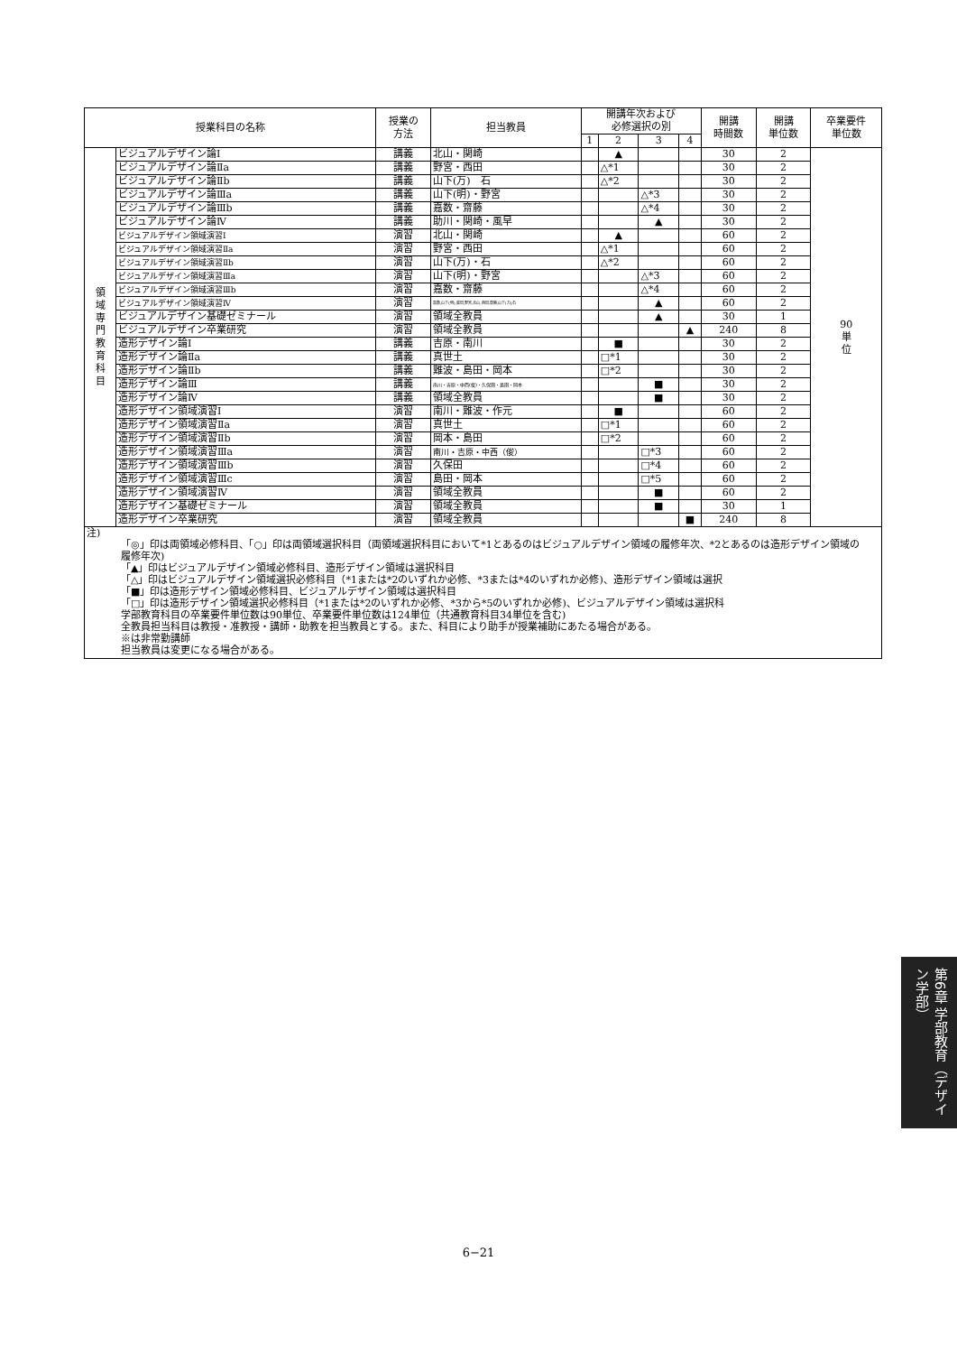| 授業科目の名称 | | 授業の 方法 | 担当教員 | 開講年次および 必修選択の別 | | | | 開講 時間数 | 開講 単位数 | 卒業要件 単位数 |
| --- | --- | --- | --- | --- | --- | --- | --- | --- | --- | --- |
| | | | | 1 | 2 | 3 | 4 | | | |
| 領 域 専 門 教 育 科 目 | ビジュアルデザイン論Ⅰ | 講義 | 北山・関崎 | | ▲ | | | 30 | 2 | 90 単 位 |
| | ビジュアルデザイン論Ⅱa | 講義 | 野宮・西田 | | △*1 | | | 30 | 2 | |
| | ビジュアルデザイン論Ⅱb | 講義 | 山下(万) 石 | | △*2 | | | 30 | 2 | |
| | ビジュアルデザイン論Ⅲa | 講義 | 山下(明)・野宮 | | | △*3 | | 30 | 2 | |
| | ビジュアルデザイン論Ⅲb | 講義 | 嘉数・齋藤 | | | △*4 | | 30 | 2 | |
| | ビジュアルデザイン論Ⅳ | 講義 | 助川・関崎・風早 | | | ▲ | | 30 | 2 | |
| | ビジュアルデザイン領域演習Ⅰ | 演習 | 北山・関崎 | | ▲ | | | 60 | 2 | |
| | ビジュアルデザイン領域演習Ⅱa | 演習 | 野宮・西田 | | △*1 | | | 60 | 2 | |
| | ビジュアルデザイン領域演習Ⅱb | 演習 | 山下(万)・石 | | △*2 | | | 60 | 2 | |
| | ビジュアルデザイン領域演習Ⅲa | 演習 | 山下(明)・野宮 | | | △*3 | | 60 | 2 | |
| | ビジュアルデザイン領域演習Ⅲb | 演習 | 嘉数・齋藤 | | | △*4 | | 60 | 2 | |
| | ビジュアルデザイン領域演習Ⅳ | 演習 | 嘉数,山下(明),柴田,野宮,北山,西田,齋藤,山下(万),石 | | | ▲ | | 60 | 2 | |
| | ビジュアルデザイン基礎ゼミナール | 演習 | 領域全教員 | | | ▲ | | 30 | 1 | |
| | ビジュアルデザイン卒業研究 | 演習 | 領域全教員 | | | | ▲ | 240 | 8 | |
| | 造形デザイン論Ⅰ | 講義 | 吉原・南川 | | ■ | | | 30 | 2 | |
| | 造形デザイン論Ⅱa | 講義 | 真世土 | | □*1 | | | 30 | 2 | |
| | 造形デザイン論Ⅱb | 講義 | 難波・島田・岡本 | | □*2 | | | 30 | 2 | |
| | 造形デザイン論Ⅲ | 講義 | 南川・吉原・中西(俊)・久保田・島田・岡本 | | | ■ | | 30 | 2 | |
| | 造形デザイン論Ⅳ | 講義 | 領域全教員 | | | ■ | | 30 | 2 | |
| | 造形デザイン領域演習Ⅰ | 演習 | 南川・難波・作元 | | ■ | | | 60 | 2 | |
| | 造形デザイン領域演習Ⅱa | 演習 | 真世土 | | □*1 | | | 60 | 2 | |
| | 造形デザイン領域演習Ⅱb | 演習 | 岡本・島田 | | □*2 | | | 60 | 2 | |
| | 造形デザイン領域演習Ⅲa | 演習 | 南川・吉原・中西（俊） | | | □*3 | | 60 | 2 | |
| | 造形デザイン領域演習Ⅲb | 演習 | 久保田 | | | □*4 | | 60 | 2 | |
| | 造形デザイン領域演習Ⅲc | 演習 | 島田・岡本 | | | □*5 | | 60 | 2 | |
| | 造形デザイン領域演習Ⅳ | 演習 | 領域全教員 | | | ■ | | 60 | 2 | |
| | 造形デザイン基礎ゼミナール | 演習 | 領域全教員 | | | ■ | | 30 | 1 | |
| | 造形デザイン卒業研究 | 演習 | 領域全教員 | | | | ■ | 240 | 8 | |
注)
「◎」印は両領域必修科目、「○」印は両領域選択科目（両領域選択科目において*1とあるのはビジュアルデザイン領域の履修年次、*2とあるのは造形デザイン領域の履修年次)
「▲」印はビジュアルデザイン領域必修科目、造形デザイン領域は選択科目
「△」印はビジュアルデザイン領域選択必修科目（*1または*2のいずれか必修、*3または*4のいずれか必修)、造形デザイン領域は選択
「■」印は造形デザイン領域必修科目、ビジュアルデザイン領域は選択科目
「□」印は造形デザイン領域選択必修科目（*1または*2のいずれか必修、*3から*5のいずれか必修)、ビジュアルデザイン領域は選択科
学部教育科目の卒業要件単位数は90単位、卒業要件単位数は124単位（共通教育科目34単位を含む)
全教員担当科目は教授・准教授・講師・助教を担当教員とする。また、科目により助手が授業補助にあたる場合がある。
※は非常勤講師
担当教員は変更になる場合がある。
第6章 学部教育（デザイン学部）
6−21